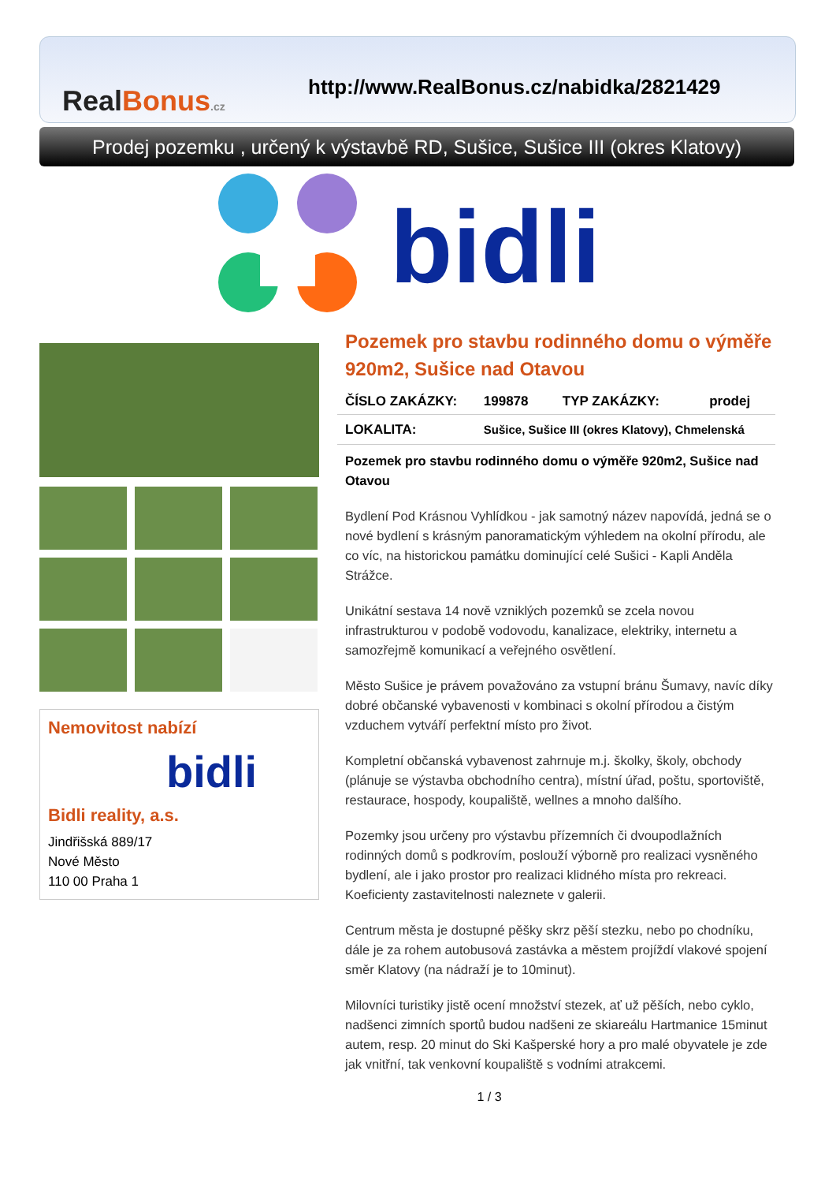RealBonus.cz
http://www.RealBonus.cz/nabidka/2821429
Prodej pozemku , určený k výstavbě RD, Sušice, Sušice III (okres Klatovy)
bidli
Nemovitost nabízí
bidli
Bidli reality, a.s.
Jindřišská 889/17
Nové Město
110 00 Praha 1
Pozemek pro stavbu rodinného domu o výměře 920m2, Sušice nad Otavou
| ČÍSLO ZAKÁZKY: | 199878 | TYP ZAKÁZKY: | prodej |
| LOKALITA: | Sušice, Sušice III (okres Klatovy), Chmelenská | | |
Pozemek pro stavbu rodinného domu o výměře 920m2, Sušice nad Otavou
Bydlení Pod Krásnou Vyhlídkou - jak samotný název napovídá, jedná se o nové bydlení s krásným panoramatickým výhledem na okolní přírodu, ale co víc, na historickou památku dominující celé Sušici - Kapli Anděla Strážce.
Unikátní sestava 14 nově vzniklých pozemků se zcela novou infrastrukturou v podobě vodovodu, kanalizace, elektriky, internetu a samozřejmě komunikací a veřejného osvětlení.
Město Sušice je právem považováno za vstupní bránu Šumavy, navíc díky dobré občanské vybavenosti v kombinaci s okolní přírodou a čistým vzduchem vytváří perfektní místo pro život.
Kompletní občanská vybavenost zahrnuje m.j. školky, školy, obchody (plánuje se výstavba obchodního centra), místní úřad, poštu, sportoviště, restaurace, hospody, koupaliště, wellnes a mnoho dalšího.
Pozemky jsou určeny pro výstavbu přízemních či dvoupodlažních rodinných domů s podkrovím, poslouží výborně pro realizaci vysněného bydlení, ale i jako prostor pro realizaci klidného místa pro rekreaci.
Koeficienty zastavitelnosti naleznete v galerii.
Centrum města je dostupné pěšky skrz pěší stezku, nebo po chodníku, dále je za rohem autobusová zastávka a městem projíždí vlakové spojení směr Klatovy (na nádraží je to 10minut).
Milovníci turistiky jistě ocení množství stezek, ať už pěších, nebo cyklo, nadšenci zimních sportů budou nadšeni ze skiareálu Hartmanice 15minut autem, resp. 20 minut do Ski Kašperské hory a pro malé obyvatele je zde jak vnitřní, tak venkovní koupaliště s vodními atrakcemi.
1 / 3